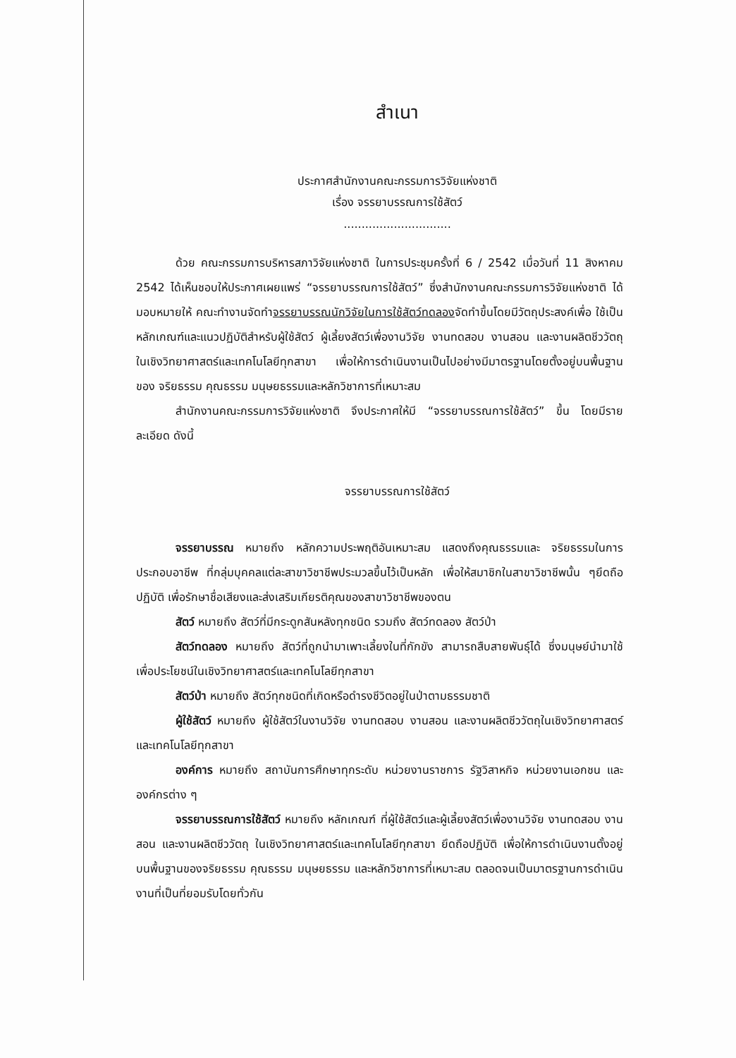สำเนา
ประกาศสำนักงานคณะกรรมการวิจัยแห่งชาติ
เรื่อง จรรยาบรรณการใช้สัตว์
..............................
ด้วย คณะกรรมการบริหารสภาวิจัยแห่งชาติ ในการประชุมครั้งที่ 6 / 2542 เมื่อวันที่ 11 สิงหาคม 2542 ได้เห็นชอบให้ประกาศเผยแพร่ “จรรยาบรรณการใช้สัตว์” ซึ่งสำนักงานคณะกรรมการวิจัยแห่งชาติ ได้มอบหมายให้ คณะทำงานจัดทำจรรยาบรรณนักวิจัยในการใช้สัตว์ทดลองจัดทำขึ้นโดยมีวัตถุประสงค์เพื่อ ใช้เป็นหลักเกณฑ์และแนวปฏิบัติสำหรับผู้ใช้สัตว์ ผู้เลี้ยงสัตว์เพื่องานวิจัย งานทดสอบ งานสอน และงานผลิตชีววัตถุ ในเชิงวิทยาศาสตร์และเทคโนโลยีทุกสาขา เพื่อให้การดำเนินงานเป็นไปอย่างมีมาตรฐานโดยตั้งอยู่บนพื้นฐานของ จริยธรรม คุณธรรม มนุษยธรรมและหลักวิชาการที่เหมาะสม
สำนักงานคณะกรรมการวิจัยแห่งชาติ จึงประกาศให้มี “จรรยาบรรณการใช้สัตว์” ขึ้น โดยมีรายละเอียด ดังนี้
จรรยาบรรณการใช้สัตว์
จรรยาบรรณ หมายถึง หลักความประพฤติอันเหมาะสม แสดงถึงคุณธรรมและ จริยธรรมในการประกอบอาชีพ ที่กลุ่มบุคคลแต่ละสาขาวิชาชีพประมวลขึ้นไว้เป็นหลัก เพื่อให้สมาชิกในสาขาวิชาชีพนั้น ๆยึดถือปฏิบัติ เพื่อรักษาชื่อเสียงและส่งเสริมเกียรติคุณของสาขาวิชาชีพของตน
สัตว์ หมายถึง สัตว์ที่มีกระดูกสันหลังทุกชนิด รวมถึง สัตว์ทดลอง สัตว์ป่า
สัตว์ทดลอง หมายถึง สัตว์ที่ถูกนำมาเพาะเลี้ยงในที่กักขัง สามารถสืบสายพันธุ์ได้ ซึ่งมนุษย์นำมาใช้เพื่อประโยชน์ในเชิงวิทยาศาสตร์และเทคโนโลยีทุกสาขา
สัตว์ป่า หมายถึง สัตว์ทุกชนิดที่เกิดหรือดำรงชีวิตอยู่ในป่าตามธรรมชาติ
ผู้ใช้สัตว์ หมายถึง ผู้ใช้สัตว์ในงานวิจัย งานทดสอบ งานสอน และงานผลิตชีววัตถุในเชิงวิทยาศาสตร์และเทคโนโลยีทุกสาขา
องค์การ หมายถึง สถาบันการศึกษาทุกระดับ หน่วยงานราชการ รัฐวิสาหกิจ หน่วยงานเอกชน และองค์กรต่าง ๆ
จรรยาบรรณการใช้สัตว์ หมายถึง หลักเกณฑ์ ที่ผู้ใช้สัตว์และผู้เลี้ยงสัตว์เพื่องานวิจัย งานทดสอบ งานสอน และงานผลิตชีววัตถุ ในเชิงวิทยาศาสตร์และเทคโนโลยีทุกสาขา ยึดถือปฏิบัติ เพื่อให้การดำเนินงานตั้งอยู่บนพื้นฐานของจริยธรรม คุณธรรม มนุษยธรรม และหลักวิชาการที่เหมาะสม ตลอดจนเป็นมาตรฐานการดำเนินงานที่เป็นที่ยอมรับโดยทั่วกัน